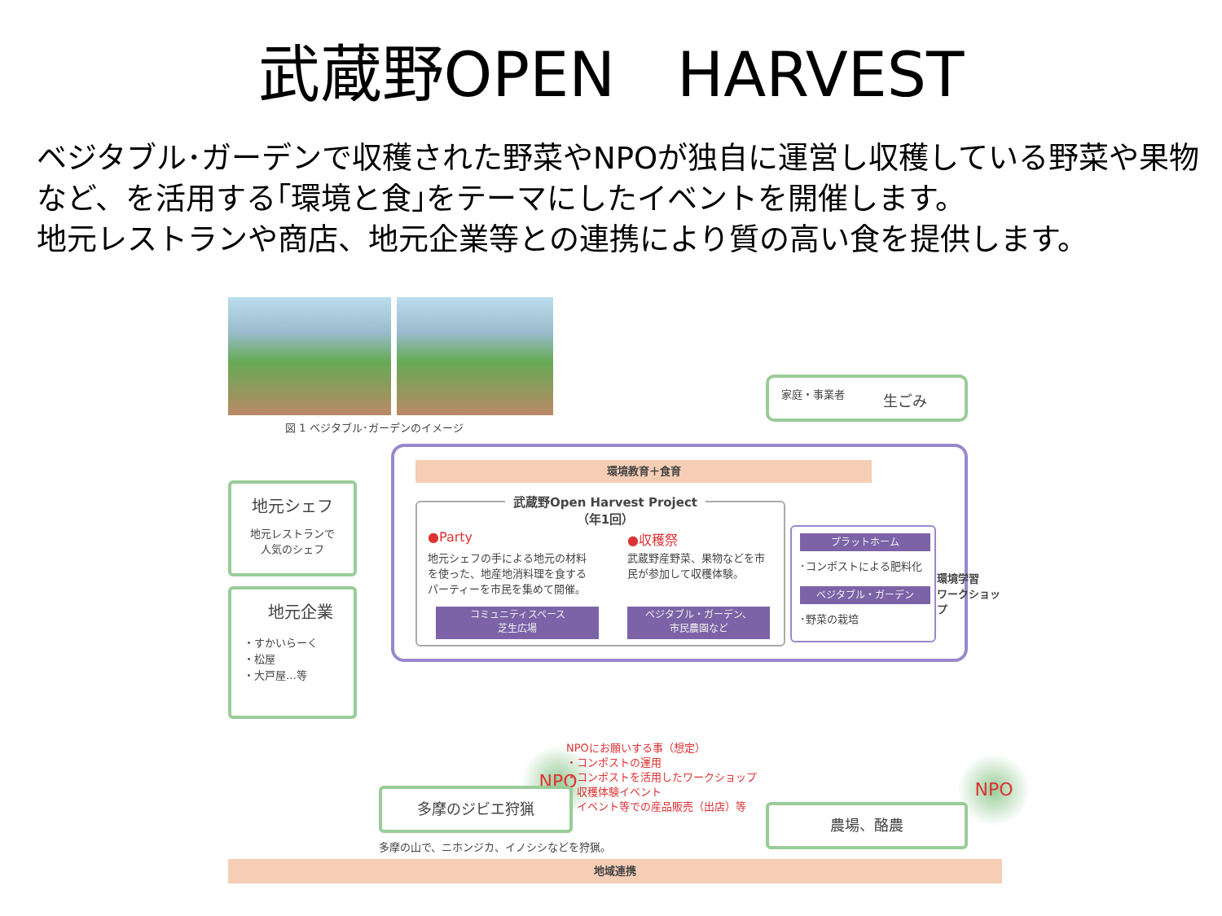武蔵野OPEN　HARVEST
ベジタブル･ガーデンで収穫された野菜やNPOが独自に運営し収穫している野菜や果物など、を活用する｢環境と食｣をテーマにしたイベントを開催します。
地元レストランや商店、地元企業等との連携により質の高い食を提供します。
図 1 ベジタブル･ガーデンのイメージ
家庭・事業者 生ごみ
環境教育＋食育
地元シェフ
地元レストランで
人気のシェフ
地元企業
・すかいらーく
・松屋
・大戸屋…等
武蔵野Open Harvest Project
（年1回）
●Party
地元シェフの手による地元の材料を使った、地産地消料理を食するパーティーを市民を集めて開催。
●収穫祭
武蔵野産野菜、果物などを市民が参加して収穫体験。
コミュニティスペース
芝生広場
ベジタブル・ガーデン、
市民農園など
プラットホーム
･コンポストによる肥料化
ベジタブル・ガーデン
･野菜の栽培
環境学習
ワークショップ
NPO NPO
NPOにお願いする事（想定）
・コンポストの運用
・コンポストを活用したワークショップ
・収穫体験イベント
・イベント等での産品販売（出店）等
多摩のジビエ狩猟
多摩の山で、ニホンジカ、イノシシなどを狩猟。
農場、酪農
地域連携